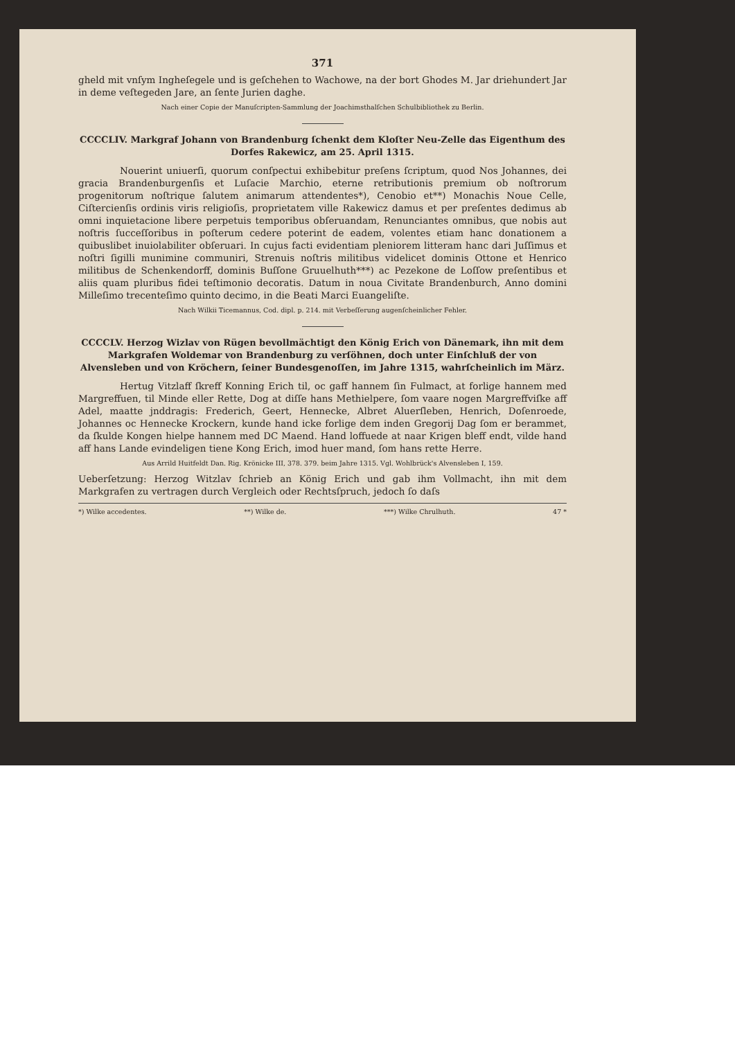371
gheld mit vnſym Ingheſegele und is geſchehen to Wachowe, na der bort Ghodes M. Jar driehundert Jar in deme veſtegeden Jare, an ſente Jurien daghe.
Nach einer Copie der Manuſcripten-Sammlung der Joachimsthalſchen Schulbibliothek zu Berlin.
CCCCLIV. Markgraf Johann von Brandenburg ſchenkt dem Kloſter Neu-Zelle das Eigenthum des Dorfes Rakewicz, am 25. April 1315.
Nouerint uniuerſi, quorum conſpectui exhibebitur preſens ſcriptum, quod Nos Johannes, dei gracia Brandenburgenſis et Luſacie Marchio, eterne retributionis premium ob noſtrorum progenitorum noſtrique ſalutem animarum attendentes*), Cenobio et**) Monachis Noue Celle, Ciſtercienſis ordinis viris religioſis, proprietatem ville Rakewicz damus et per preſentes dedimus ab omni inquietacione libere perpetuis temporibus obſeruandam, Renunciantes omnibus, que nobis aut noſtris ſucceſſoribus in poſterum cedere poterint de eadem, volentes etiam hanc donationem a quibuslibet inuiolabiliter obſeruari. In cujus facti evidentiam pleniorem litteram hanc dari Juſſimus et noſtri ſigilli munimine communiri, Strenuis noſtris militibus videlicet dominis Ottone et Henrico militibus de Schenkendorff, dominis Buſſone Gruuelhuth***) ac Pezekone de Loſſow preſentibus et aliis quam pluribus fidei teſtimonio decoratis. Datum in noua Civitate Brandenburch, Anno domini Milleſimo trecenteſimo quinto decimo, in die Beati Marci Euangeliſte.
Nach Wilkii Ticemannus, Cod. dipl. p. 214. mit Verbeſſerung augenſcheinlicher Fehler.
CCCCLV. Herzog Wizlav von Rügen bevollmächtigt den König Erich von Dänemark, ihn mit dem Markgrafen Woldemar von Brandenburg zu verſöhnen, doch unter Einſchluß der von Alvensleben und von Kröchern, ſeiner Bundesgenoſſen, im Jahre 1315, wahrſcheinlich im März.
Hertug Vitzlaff ſkreff Konning Erich til, oc gaff hannem ſin Fulmact, at forlige hannem med Margreffuen, til Minde eller Rette, Dog at diſſe hans Methielpere, ſom vaare nogen Margreffviſke aff Adel, maatte jnddragis: Frederich, Geert, Hennecke, Albret Aluerſleben, Henrich, Doſenroede, Johannes oc Hennecke Krockern, kunde hand icke forlige dem inden Gregorij Dag ſom er berammet, da ſkulde Kongen hielpe hannem med DC Maend. Hand loffuede at naar Krigen bleff endt, vilde hand aff hans Lande evindeligen tiene Kong Erich, imod huer mand, ſom hans rette Herre.
Aus Arrild Huitfeldt Dan. Rig. Krönicke III, 378. 379. beim Jahre 1315. Vgl. Wohlbrück's Alvensleben I, 159.
Ueberſetzung: Herzog Witzlav ſchrieb an König Erich und gab ihm Vollmacht, ihn mit dem Markgrafen zu vertragen durch Vergleich oder Rechtsſpruch, jedoch ſo daſs
*) Wilke accedentes. **) Wilke de. ***) Wilke Chrulhuth. 47 *